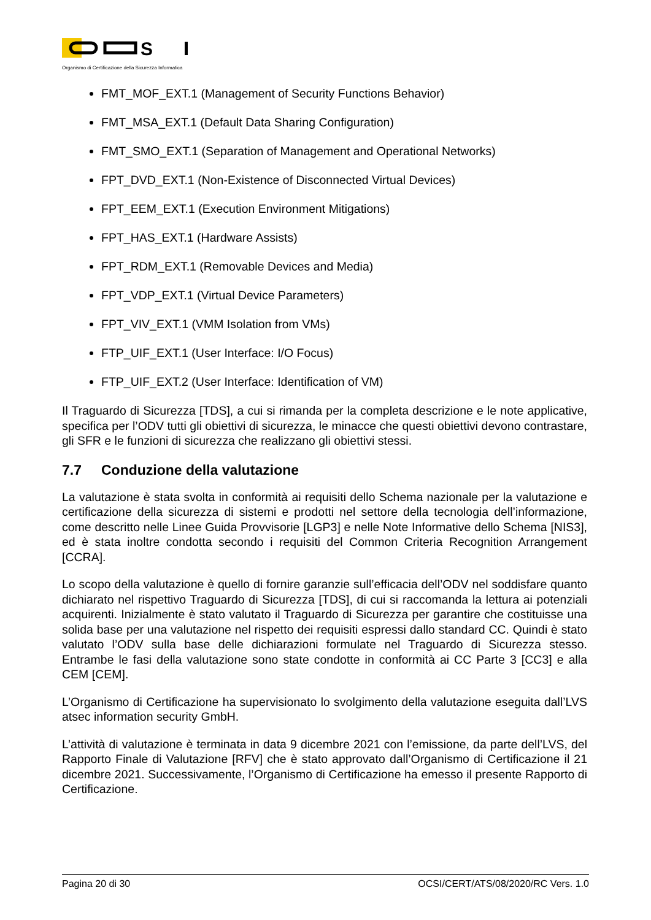S
Organismo di Certificazione della Sicurezza Informatica
FMT_MOF_EXT.1 (Management of Security Functions Behavior)
FMT_MSA_EXT.1 (Default Data Sharing Configuration)
FMT_SMO_EXT.1 (Separation of Management and Operational Networks)
FPT_DVD_EXT.1 (Non-Existence of Disconnected Virtual Devices)
FPT_EEM_EXT.1 (Execution Environment Mitigations)
FPT_HAS_EXT.1 (Hardware Assists)
FPT_RDM_EXT.1 (Removable Devices and Media)
FPT_VDP_EXT.1 (Virtual Device Parameters)
FPT_VIV_EXT.1 (VMM Isolation from VMs)
FTP_UIF_EXT.1 (User Interface: I/O Focus)
FTP_UIF_EXT.2 (User Interface: Identification of VM)
Il Traguardo di Sicurezza [TDS], a cui si rimanda per la completa descrizione e le note applicative, specifica per l’ODV tutti gli obiettivi di sicurezza, le minacce che questi obiettivi devono contrastare, gli SFR e le funzioni di sicurezza che realizzano gli obiettivi stessi.
7.7 Conduzione della valutazione
La valutazione è stata svolta in conformità ai requisiti dello Schema nazionale per la valutazione e certificazione della sicurezza di sistemi e prodotti nel settore della tecnologia dell’informazione, come descritto nelle Linee Guida Provvisorie [LGP3] e nelle Note Informative dello Schema [NIS3], ed è stata inoltre condotta secondo i requisiti del Common Criteria Recognition Arrangement [CCRA].
Lo scopo della valutazione è quello di fornire garanzie sull’efficacia dell’ODV nel soddisfare quanto dichiarato nel rispettivo Traguardo di Sicurezza [TDS], di cui si raccomanda la lettura ai potenziali acquirenti. Inizialmente è stato valutato il Traguardo di Sicurezza per garantire che costituisse una solida base per una valutazione nel rispetto dei requisiti espressi dallo standard CC. Quindi è stato valutato l’ODV sulla base delle dichiarazioni formulate nel Traguardo di Sicurezza stesso. Entrambe le fasi della valutazione sono state condotte in conformità ai CC Parte 3 [CC3] e alla CEM [CEM].
L’Organismo di Certificazione ha supervisionato lo svolgimento della valutazione eseguita dall’LVS atsec information security GmbH.
L’attività di valutazione è terminata in data 9 dicembre 2021 con l’emissione, da parte dell’LVS, del Rapporto Finale di Valutazione [RFV] che è stato approvato dall’Organismo di Certificazione il 21 dicembre 2021. Successivamente, l’Organismo di Certificazione ha emesso il presente Rapporto di Certificazione.
Pagina 20 di 30 OCSI/CERT/ATS/08/2020/RC Vers. 1.0